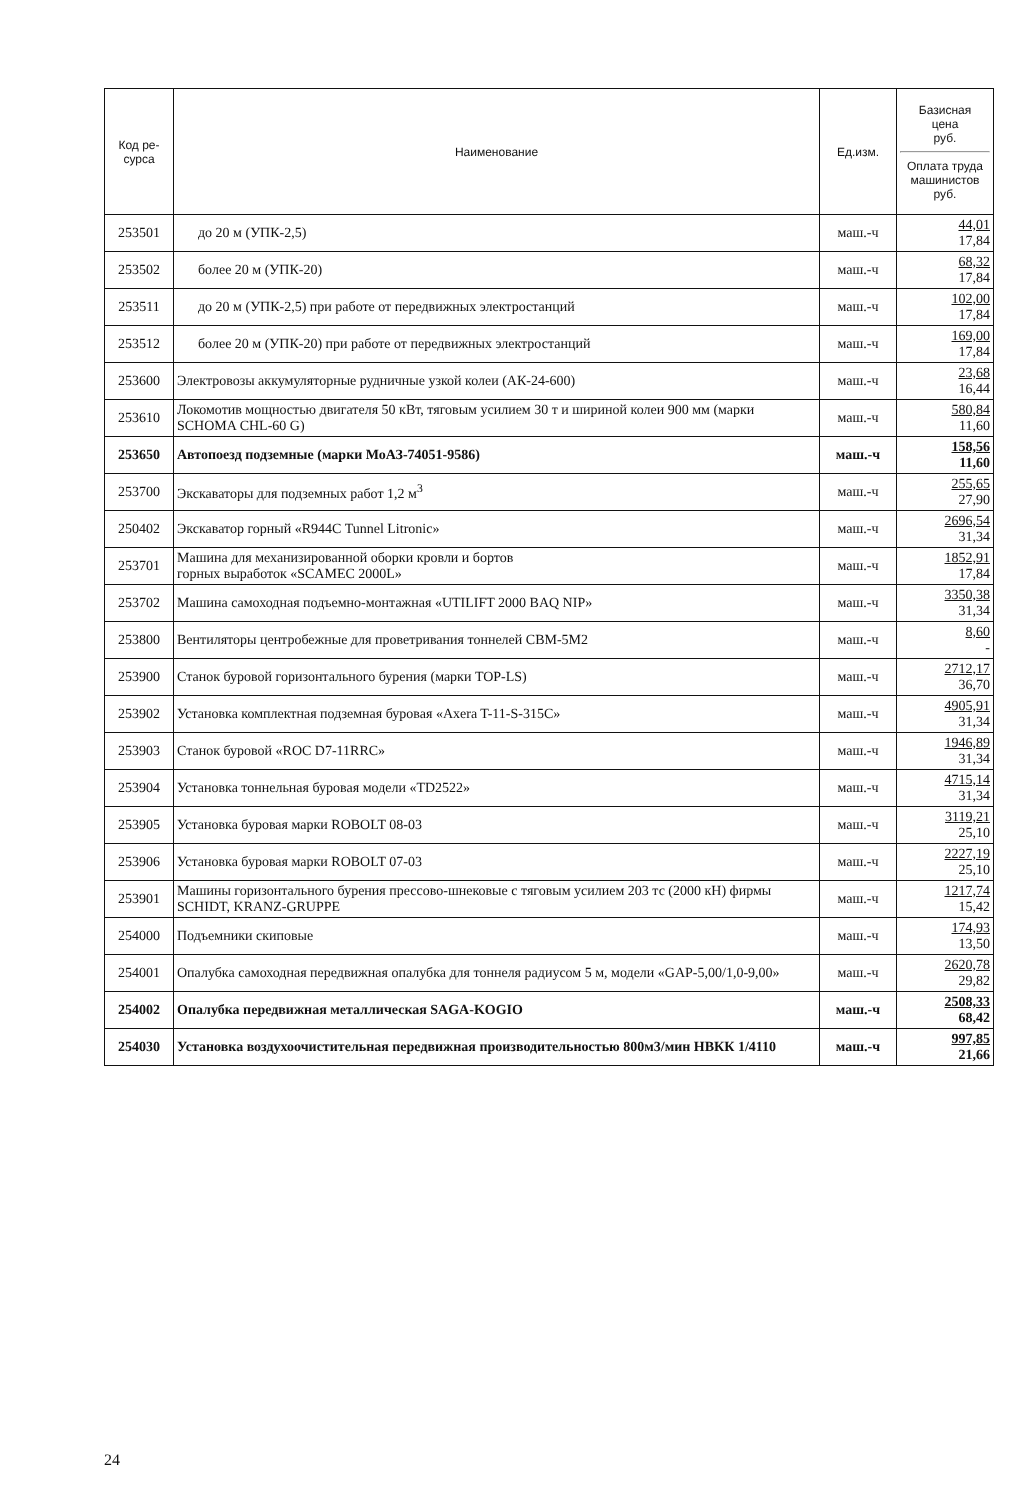| Код ре- сурса | Наименование | Ед.изм. | Базисная цена руб. Оплата труда машинистов руб. |
| --- | --- | --- | --- |
| 253501 | до 20 м (УПК-2,5) | маш.-ч | 44,01 17,84 |
| 253502 | более 20 м (УПК-20) | маш.-ч | 68,32 17,84 |
| 253511 | до 20 м (УПК-2,5) при работе от передвижных электростанций | маш.-ч | 102,00 17,84 |
| 253512 | более 20 м (УПК-20) при работе от передвижных электростанций | маш.-ч | 169,00 17,84 |
| 253600 | Электровозы аккумуляторные рудничные узкой колеи (АК-24-600) | маш.-ч | 23,68 16,44 |
| 253610 | Локомотив мощностью двигателя 50 кВт, тяговым усилием 30 т и шириной колеи 900 мм (марки SCHOMA CHL-60 G) | маш.-ч | 580,84 11,60 |
| 253650 | Автопоезд подземные (марки МоАЗ-74051-9586) | маш.-ч | 158,56 11,60 |
| 253700 | Экскаваторы для подземных работ 1,2 м<sup>3</sup> | маш.-ч | 255,65 27,90 |
| 250402 | Экскаватор горный «R944C Tunnel Litronic» | маш.-ч | 2696,54 31,34 |
| 253701 | Машина для механизированной оборки кровли и бортов горных выработок «SCAMEC 2000L» | маш.-ч | 1852,91 17,84 |
| 253702 | Машина самоходная подъемно-монтажная «UTILIFT 2000 BAQ NIP» | маш.-ч | 3350,38 31,34 |
| 253800 | Вентиляторы центробежные для проветривания тоннелей СВМ-5М2 | маш.-ч | 8,60 - |
| 253900 | Станок буровой горизонтального бурения (марки TOP-LS) | маш.-ч | 2712,17 36,70 |
| 253902 | Установка комплектная подземная буровая «Axera T-11-S-315C» | маш.-ч | 4905,91 31,34 |
| 253903 | Станок буровой «ROC D7-11RRC» | маш.-ч | 1946,89 31,34 |
| 253904 | Установка тоннельная буровая модели «TD2522» | маш.-ч | 4715,14 31,34 |
| 253905 | Установка буровая марки ROBOLT 08-03 | маш.-ч | 3119,21 25,10 |
| 253906 | Установка буровая марки ROBOLT 07-03 | маш.-ч | 2227,19 25,10 |
| 253901 | Машины горизонтального бурения прессово-шнековые с тяговым усилием 203 тс (2000 кН) фирмы SCHIDT, KRANZ-GRUPPE | маш.-ч | 1217,74 15,42 |
| 254000 | Подъемники скиповые | маш.-ч | 174,93 13,50 |
| 254001 | Опалубка самоходная передвижная опалубка для тоннеля радиусом 5 м, модели «GAP-5,00/1,0-9,00» | маш.-ч | 2620,78 29,82 |
| 254002 | Опалубка передвижная металлическая SAGA-KOGIO | маш.-ч | 2508,33 68,42 |
| 254030 | Установка воздухоочистительная передвижная производительностью 800м3/мин НВКК 1/4110 | маш.-ч | 997,85 21,66 |
24